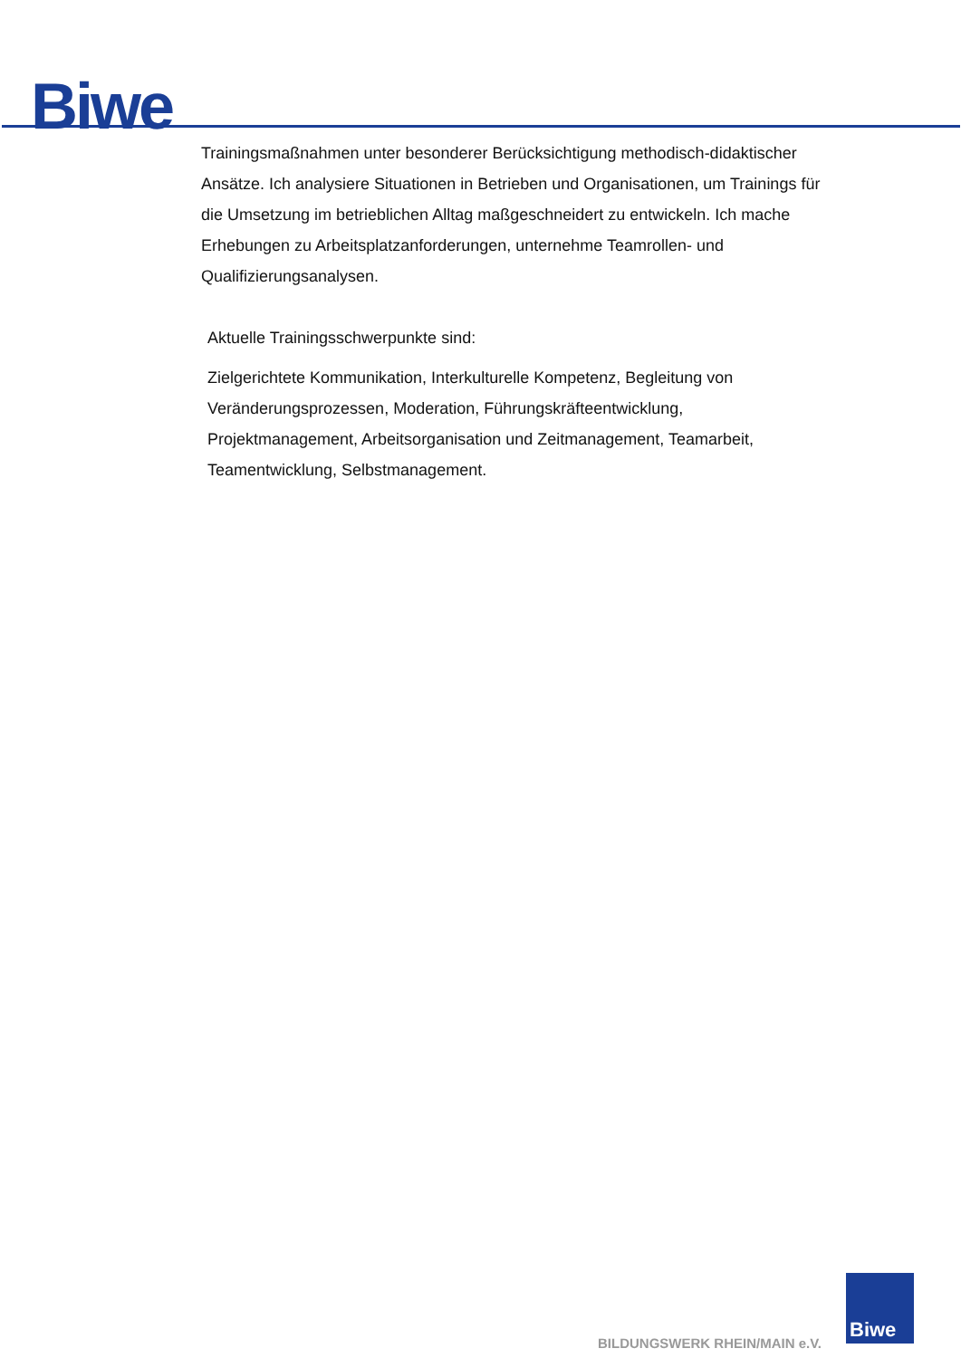Biwe
Trainingsmaßnahmen unter besonderer Berücksichtigung methodisch-didaktischer Ansätze. Ich analysiere Situationen in Betrieben und Organisationen, um Trainings für die Umsetzung im betrieblichen Alltag maßgeschneidert zu entwickeln. Ich mache Erhebungen zu Arbeitsplatzanforderungen, unternehme Teamrollen- und Qualifizierungsanalysen.
Aktuelle Trainingsschwerpunkte sind:
Zielgerichtete Kommunikation, Interkulturelle Kompetenz, Begleitung von Veränderungsprozessen, Moderation, Führungskräfteentwicklung, Projektmanagement, Arbeitsorganisation und Zeitmanagement, Teamarbeit, Teamentwicklung, Selbstmanagement.
BILDUNGSWERK RHEIN/MAIN e.V.
Biwe